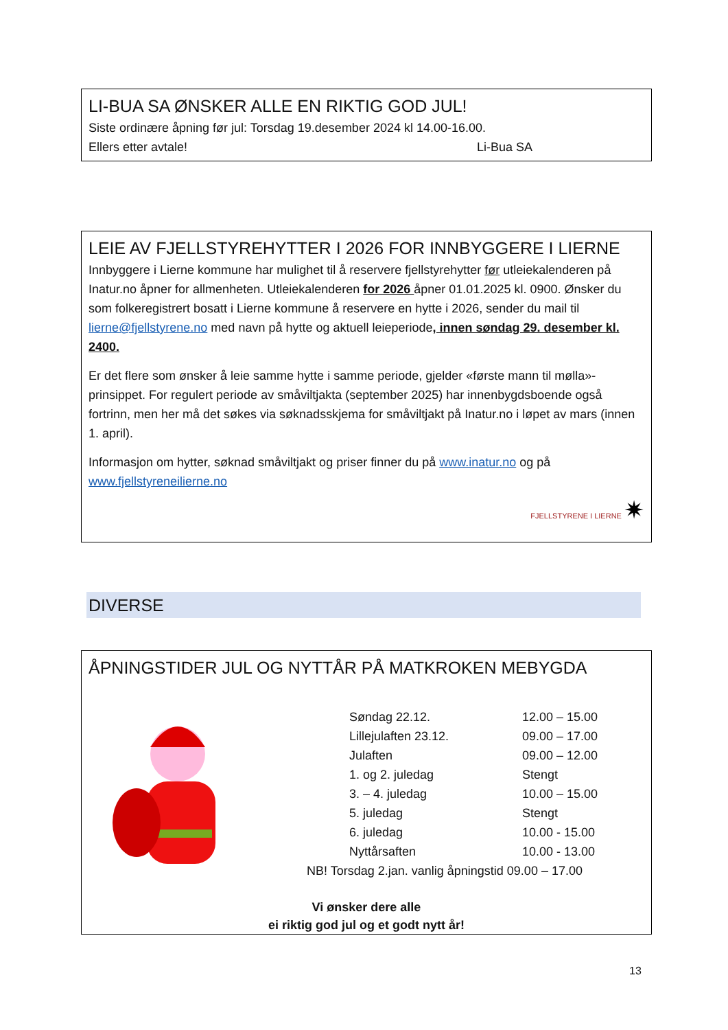LI-BUA SA ØNSKER ALLE EN RIKTIG GOD JUL!
Siste ordinære åpning før jul: Torsdag 19.desember 2024 kl 14.00-16.00.
Ellers etter avtale! Li-Bua SA
LEIE AV FJELLSTYREHYTTER I 2026 FOR INNBYGGERE I LIERNE
Innbyggere i Lierne kommune har mulighet til å reservere fjellstyrehytter før utleiekalenderen på Inatur.no åpner for allmenheten. Utleiekalenderen for 2026 åpner 01.01.2025 kl. 0900. Ønsker du som folkeregistrert bosatt i Lierne kommune å reservere en hytte i 2026, sender du mail til lierne@fjellstyrene.no med navn på hytte og aktuell leieperiode, innen søndag 29. desember kl. 2400.
Er det flere som ønsker å leie samme hytte i samme periode, gjelder «første mann til mølla»-prinsippet. For regulert periode av småviltjakta (september 2025) har innenbygdsboende også fortrinn, men her må det søkes via søknadsskjema for småviltjakt på Inatur.no i løpet av mars (innen 1. april).
Informasjon om hytter, søknad småviltjakt og priser finner du på www.inatur.no og på www.fjellstyreneilierne.no
FJELLSTYRENE I LIERNE ✷
DIVERSE
ÅPNINGSTIDER JUL OG NYTTÅR PÅ MATKROKEN MEBYGDA
| Søndag 22.12. | 12.00 – 15.00 |
| Lillejulaften 23.12. | 09.00 – 17.00 |
| Julaften | 09.00 – 12.00 |
| 1. og 2. juledag | Stengt |
| 3. – 4. juledag | 10.00 – 15.00 |
| 5. juledag | Stengt |
| 6. juledag | 10.00 - 15.00 |
| Nyttårsaften | 10.00 - 13.00 |
NB! Torsdag 2.jan. vanlig åpningstid 09.00 – 17.00
Vi ønsker dere alle
ei riktig god jul og et godt nytt år!
13